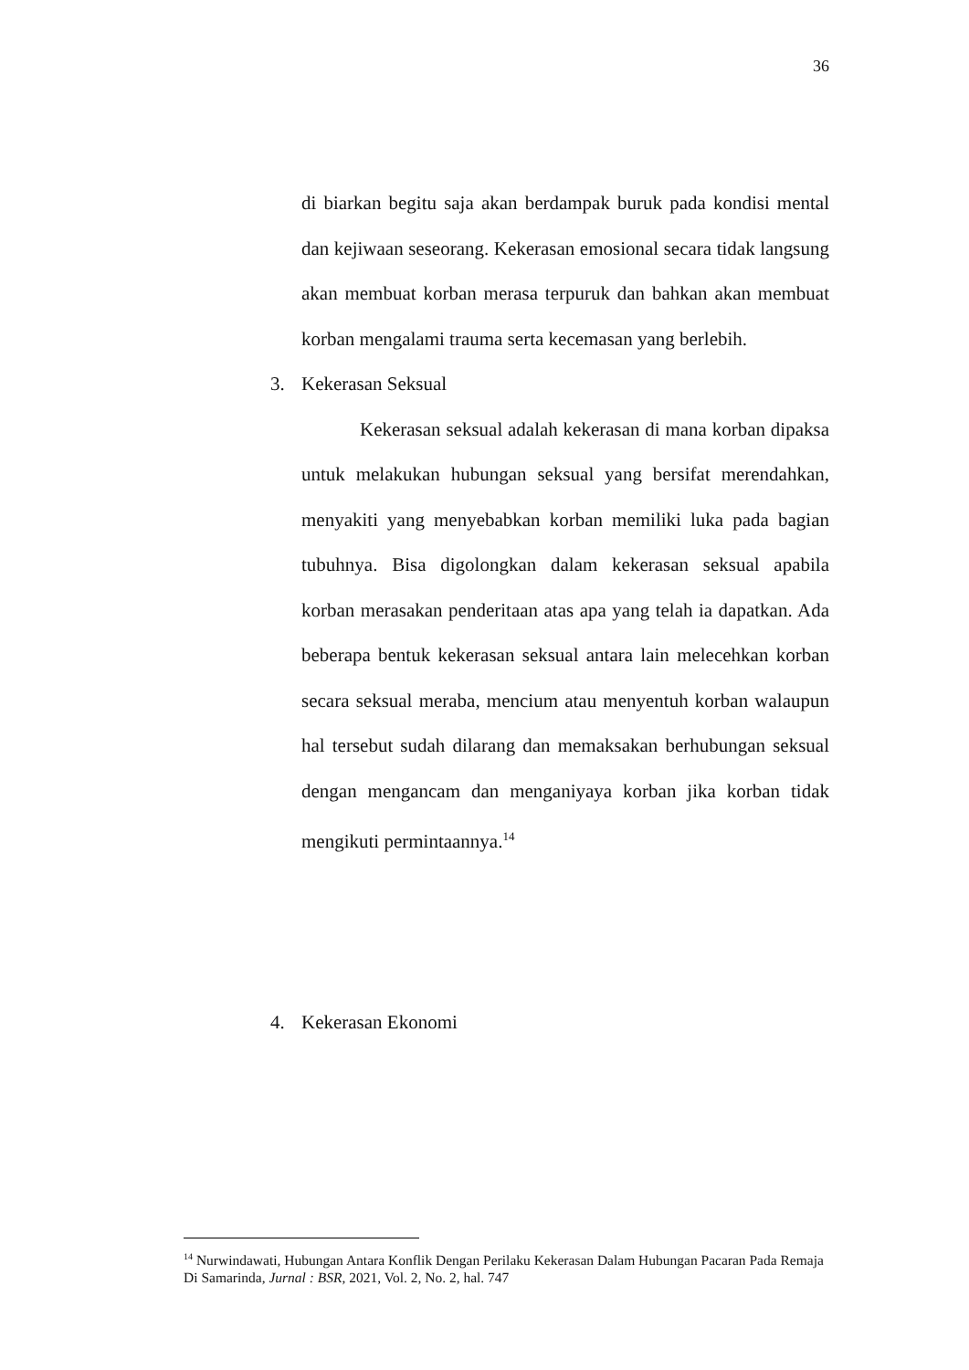36
di biarkan begitu saja akan berdampak buruk pada kondisi mental dan kejiwaan seseorang. Kekerasan emosional secara tidak langsung akan membuat korban merasa terpuruk dan bahkan akan membuat korban mengalami trauma serta kecemasan yang berlebih.
3. Kekerasan Seksual
Kekerasan seksual adalah kekerasan di mana korban dipaksa untuk melakukan hubungan seksual yang bersifat merendahkan, menyakiti yang menyebabkan korban memiliki luka pada bagian tubuhnya. Bisa digolongkan dalam kekerasan seksual apabila korban merasakan penderitaan atas apa yang telah ia dapatkan. Ada beberapa bentuk kekerasan seksual antara lain melecehkan korban secara seksual meraba, mencium atau menyentuh korban walaupun hal tersebut sudah dilarang dan memaksakan berhubungan seksual dengan mengancam dan menganiyaya korban jika korban tidak mengikuti permintaannya.<sup>14</sup>
4. Kekerasan Ekonomi
<sup>14</sup> Nurwindawati, Hubungan Antara Konflik Dengan Perilaku Kekerasan Dalam Hubungan Pacaran Pada Remaja Di Samarinda, Jurnal : BSR, 2021, Vol. 2, No. 2, hal. 747